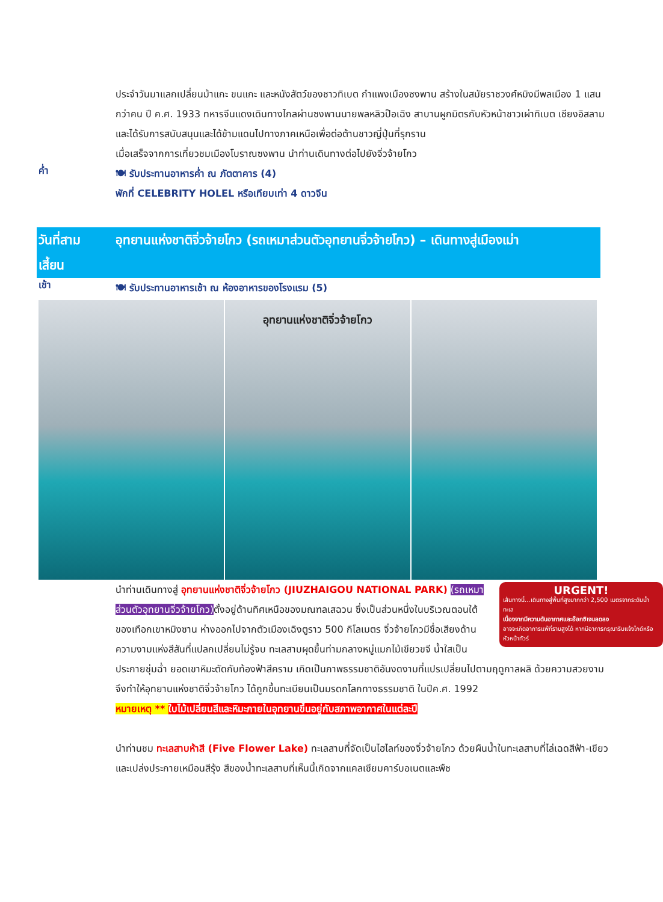ประจำวันมาแลกเปลี่ยนม้าแกะ ขนแกะ และหนังสัตว์ของชาวทิเบต กำแพงเมืองซงพาน สร้างในสมัยราชวงศ์หมิงมีพลเมือง 1 แสนกว่าคน ปี ค.ศ. 1933 ทหารจีนแดงเดินทางไกลผ่านซงพานนายพลหลิวป๊อเฉิง สาบานผูกมิตรกับหัวหน้าชาวเผ่าทิเบต เชียงอิสลาม และได้รับการสนับสนุนและได้ข้ามแดนไปทางภาคเหนือเพื่อต่อต้านชาวญี่ปุ่นที่รุกราน
เมื่อเสร็จจากการเที่ยวชมเมืองโบราณซงพาน นำท่านเดินทางต่อไปยังจิ่วจ้ายโกว
ค่ำ
🍽 รับประทานอาหารค่ำ ณ ภัตตาคาร (4)
พักที่ CELEBRITY HOLEL หรือเทียบเท่า 4 ดาวจีน
วันที่สาม
เสี้ยน
อุทยานแห่งชาติจิ่วจ้ายโกว (รถเหมาส่วนตัวอุทยานจิ่วจ้ายโกว) – เดินทางสู่เมืองเม่า
เช้า
🍽 รับประทานอาหารเช้า ณ ห้องอาหารของโรงแรม (5)
อุทยานแห่งชาติจิ่วจ้ายโกว
URGENT!
เส้นทางนี้...เดินทางสู่พื้นที่สูงมากกว่า 2,500 เมตรจากระดับน้ำทะเล
เนื่องจากมีความดันอากาศและอ๊อกซิเจนลดลง
อาจจะเกิดอาการแพ้ที่ราบสูงได้ หากมีอาการกรุณารีบแจ้งไกด์หรือหัวหน้าทัวร์
นำท่านเดินทางสู่ อุทยานแห่งชาติจิ่วจ้ายโกว (JIUZHAIGOU NATIONAL PARK) (รถเหมาส่วนตัวอุทยานจิ่วจ้ายโกว) ตั้งอยู่ด้านทิศเหนือของมณฑลเสฉวน ซึ่งเป็นส่วนหนึ่งในบริเวณตอนใต้ของเทือกเขาหมิงซาน ห่างออกไปจากตัวเมืองเฉิงตูราว 500 กิโลเมตร จิ่วจ้ายโกวมีชื่อเสียงด้านความงามแห่งสีสันที่แปลกเปลี่ยนไม่รู้จบ ทะเลสาบผุดขึ้นท่ามกลางหมู่แมกไม้เขียวขจี น้ำใสเป็นประกายชุ่มฉ่ำ ยอดเขาหิมะตัดกับท้องฟ้าสีคราม เกิดเป็นภาพธรรมชาติอันงดงามที่แปรเปลี่ยนไปตามฤดูกาลผลิ ด้วยความสวยงามจึงทำให้อุทยานแห่งชาติจิ่วจ้ายโกว ได้ถูกขึ้นทะเบียนเป็นมรดกโลกทางธรรมชาติ ในปีค.ศ. 1992
หมายเหตุ ** ใบไม้เปลี่ยนสีและหิมะภายในอุทยานขึ้นอยู่กับสภาพอากาศในแต่ละปี
นำท่านชม ทะเลสาบห้าสี (Five Flower Lake) ทะเลสาบที่จัดเป็นไฮไลท์ของจิ่วจ้ายโกว ด้วยผืนน้ำในทะเลสาบที่ไล่เฉดสีฟ้า-เขียว และเปล่งประกายเหมือนสีรุ้ง สีของน้ำทะเลสาบที่เห็นนี้เกิดจากแคลเซียมคาร์บอเนตและพืช